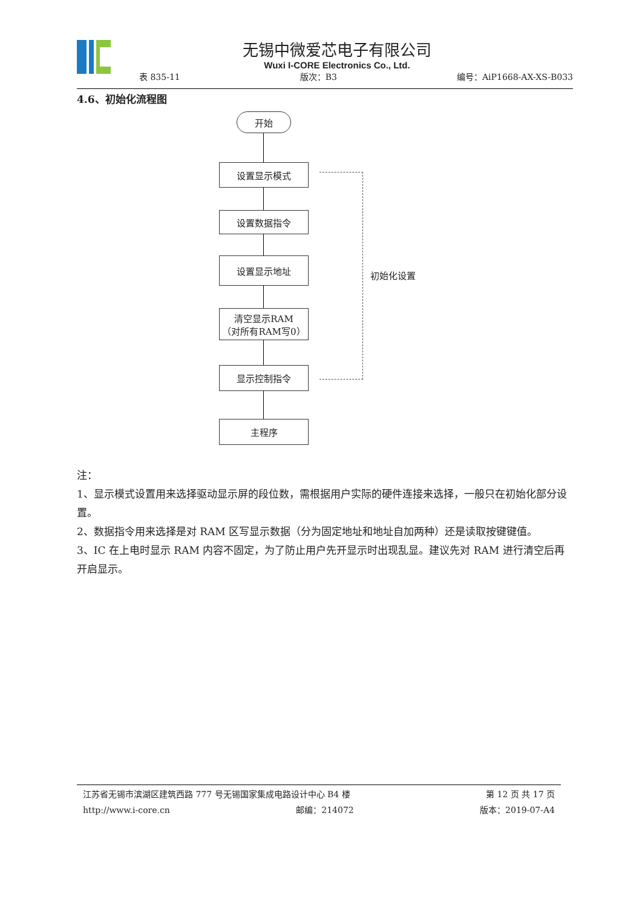无锡中微爱芯电子有限公司
Wuxi I-CORE Electronics Co., Ltd.
表 835-11 版次：B3 编号：AiP1668-AX-XS-B033
4.6、初始化流程图
开始
设置显示模式
设置数据指令
设置显示地址
清空显示RAM
（对所有RAM写0）
显示控制指令
主程序
初始化设置
注：
1、显示模式设置用来选择驱动显示屏的段位数，需根据用户实际的硬件连接来选择，一般只在初始化部分设置。
2、数据指令用来选择是对 RAM 区写显示数据（分为固定地址和地址自加两种）还是读取按键键值。
3、IC 在上电时显示 RAM 内容不固定，为了防止用户先开显示时出现乱显。建议先对 RAM 进行清空后再开启显示。
江苏省无锡市滨湖区建筑西路 777 号无锡国家集成电路设计中心 B4 楼 第 12 页 共 17 页
http://www.i-core.cn 邮编：214072 版本：2019-07-A4